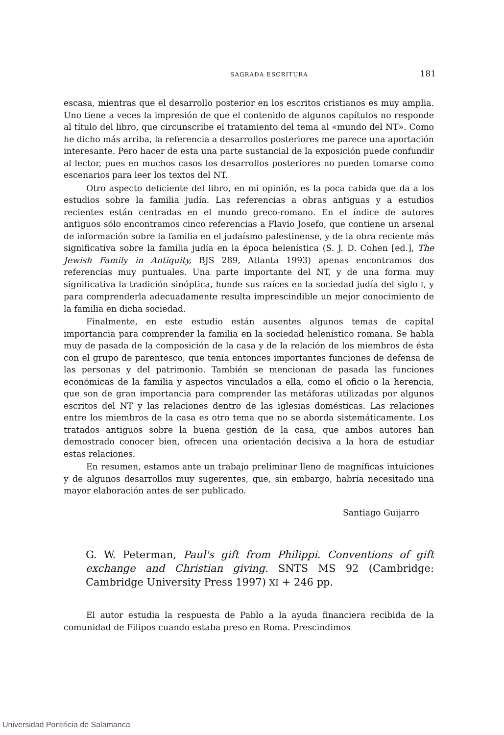SAGRADA ESCRITURA 181
escasa, mientras que el desarrollo posterior en los escritos cristianos es muy amplia. Uno tiene a veces la impresión de que el contenido de algunos capítulos no responde al título del libro, que circunscribe el tratamiento del tema al «mundo del NT». Como he dicho más arriba, la referencia a desarrollos posteriores me parece una aportación interesante. Pero hacer de esta una parte sustancial de la exposición puede confundir al lector, pues en muchos casos los desarrollos posteriores no pueden tomarse como escenarios para leer los textos del NT.
Otro aspecto deficiente del libro, en mi opinión, es la poca cabida que da a los estudios sobre la familia judía. Las referencias a obras antiguas y a estudios recientes están centradas en el mundo greco-romano. En el índice de autores antiguos sólo encontramos cinco referencias a Flavio Josefo, que contiene un arsenal de información sobre la familia en el judaísmo palestinense, y de la obra reciente más significativa sobre la familia judía en la época helenística (S. J. D. Cohen [ed.], The Jewish Family in Antiquity, BJS 289, Atlanta 1993) apenas encontramos dos referencias muy puntuales. Una parte importante del NT, y de una forma muy significativa la tradición sinóptica, hunde sus raíces en la sociedad judía del siglo I, y para comprenderla adecuadamente resulta imprescindible un mejor conocimiento de la familia en dicha sociedad.
Finalmente, en este estudio están ausentes algunos temas de capital importancia para comprender la familia en la sociedad helenístico romana. Se habla muy de pasada de la composición de la casa y de la relación de los miembros de ésta con el grupo de parentesco, que tenía entonces importantes funciones de defensa de las personas y del patrimonio. También se mencionan de pasada las funciones económicas de la familia y aspectos vinculados a ella, como el oficio o la herencia, que son de gran importancia para comprender las metáforas utilizadas por algunos escritos del NT y las relaciones dentro de las iglesias domésticas. Las relaciones entre los miembros de la casa es otro tema que no se aborda sistemáticamente. Los tratados antiguos sobre la buena gestión de la casa, que ambos autores han demostrado conocer bien, ofrecen una orientación decisiva a la hora de estudiar estas relaciones.
En resumen, estamos ante un trabajo preliminar lleno de magníficas intuiciones y de algunos desarrollos muy sugerentes, que, sin embargo, habría necesitado una mayor elaboración antes de ser publicado.
Santiago Guijarro
G. W. Peterman, Paul's gift from Philippi. Conventions of gift exchange and Christian giving. SNTS MS 92 (Cambridge: Cambridge University Press 1997) XI + 246 pp.
El autor estudia la respuesta de Pablo a la ayuda financiera recibida de la comunidad de Filipos cuando estaba preso en Roma. Prescindimos
Universidad Pontificia de Salamanca